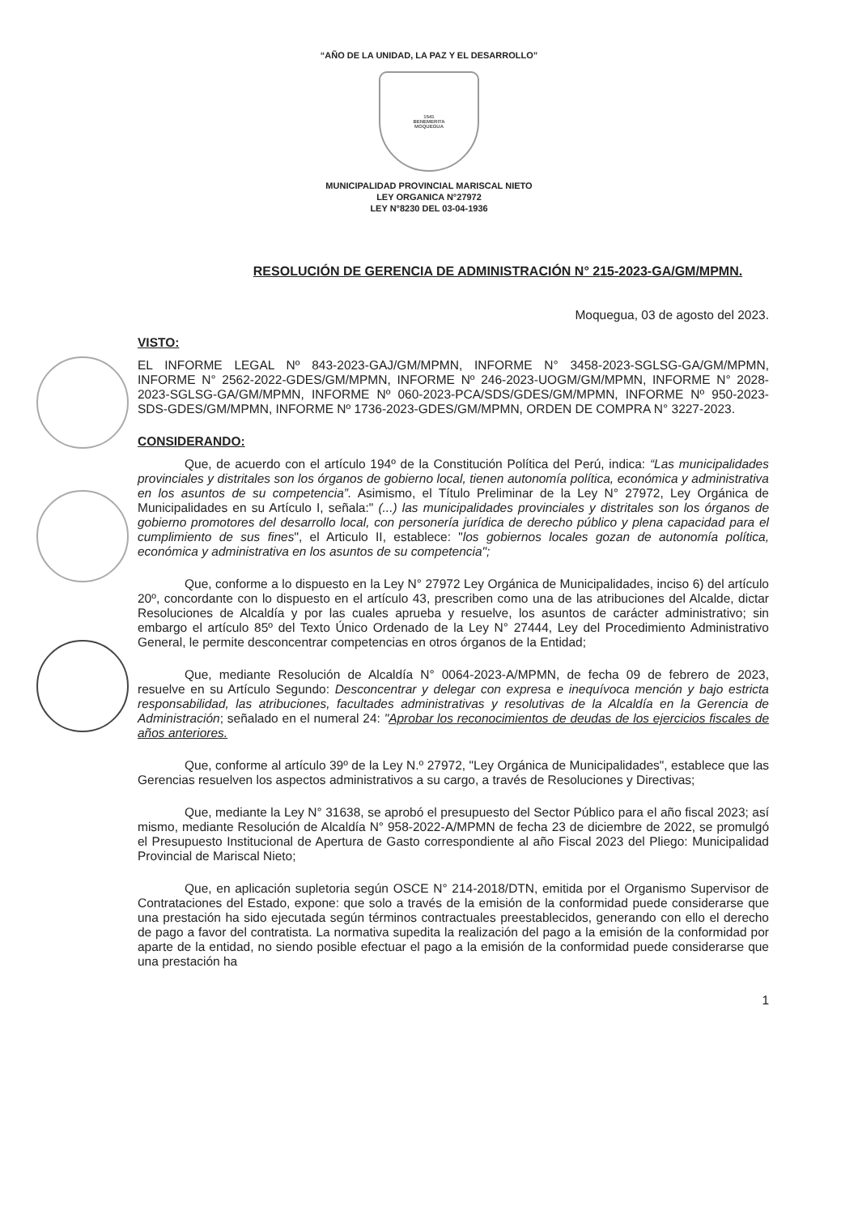“AÑO DE LA UNIDAD, LA PAZ Y EL DESARROLLO”
1541
BENEMERITA
MOQUEGUA
MUNICIPALIDAD PROVINCIAL MARISCAL NIETO
LEY ORGANICA N°27972
LEY N°8230 DEL 03-04-1936
RESOLUCIÓN DE GERENCIA DE ADMINISTRACIÓN N° 215-2023-GA/GM/MPMN.
Moquegua, 03 de agosto del 2023.
VISTO:
EL INFORME LEGAL Nº 843-2023-GAJ/GM/MPMN, INFORME N° 3458-2023-SGLSG-GA/GM/MPMN, INFORME N° 2562-2022-GDES/GM/MPMN, INFORME Nº 246-2023-UOGM/GM/MPMN, INFORME N° 2028-2023-SGLSG-GA/GM/MPMN, INFORME Nº 060-2023-PCA/SDS/GDES/GM/MPMN, INFORME Nº 950-2023-SDS-GDES/GM/MPMN, INFORME Nº 1736-2023-GDES/GM/MPMN, ORDEN DE COMPRA N° 3227-2023.
CONSIDERANDO:
Que, de acuerdo con el artículo 194º de la Constitución Política del Perú, indica: “Las municipalidades provinciales y distritales son los órganos de gobierno local, tienen autonomía política, económica y administrativa en los asuntos de su competencia”. Asimismo, el Título Preliminar de la Ley N° 27972, Ley Orgánica de Municipalidades en su Artículo I, señala:" (...) las municipalidades provinciales y distritales son los órganos de gobierno promotores del desarrollo local, con personería jurídica de derecho público y plena capacidad para el cumplimiento de sus fines", el Articulo II, establece: "los gobiernos locales gozan de autonomía política, económica y administrativa en los asuntos de su competencia";
Que, conforme a lo dispuesto en la Ley N° 27972 Ley Orgánica de Municipalidades, inciso 6) del artículo 20º, concordante con lo dispuesto en el artículo 43, prescriben como una de las atribuciones del Alcalde, dictar Resoluciones de Alcaldía y por las cuales aprueba y resuelve, los asuntos de carácter administrativo; sin embargo el artículo 85º del Texto Único Ordenado de la Ley N° 27444, Ley del Procedimiento Administrativo General, le permite desconcentrar competencias en otros órganos de la Entidad;
Que, mediante Resolución de Alcaldía N° 0064-2023-A/MPMN, de fecha 09 de febrero de 2023, resuelve en su Artículo Segundo: Desconcentrar y delegar con expresa e inequívoca mención y bajo estricta responsabilidad, las atribuciones, facultades administrativas y resolutivas de la Alcaldía en la Gerencia de Administración; señalado en el numeral 24: "Aprobar los reconocimientos de deudas de los ejercicios fiscales de años anteriores.
Que, conforme al artículo 39º de la Ley N.º 27972, "Ley Orgánica de Municipalidades", establece que las Gerencias resuelven los aspectos administrativos a su cargo, a través de Resoluciones y Directivas;
Que, mediante la Ley N° 31638, se aprobó el presupuesto del Sector Público para el año fiscal 2023; así mismo, mediante Resolución de Alcaldía N° 958-2022-A/MPMN de fecha 23 de diciembre de 2022, se promulgó el Presupuesto Institucional de Apertura de Gasto correspondiente al año Fiscal 2023 del Pliego: Municipalidad Provincial de Mariscal Nieto;
Que, en aplicación supletoria según OSCE N° 214-2018/DTN, emitida por el Organismo Supervisor de Contrataciones del Estado, expone: que solo a través de la emisión de la conformidad puede considerarse que una prestación ha sido ejecutada según términos contractuales preestablecidos, generando con ello el derecho de pago a favor del contratista. La normativa supedita la realización del pago a la emisión de la conformidad por aparte de la entidad, no siendo posible efectuar el pago a la emisión de la conformidad puede considerarse que una prestación ha
1